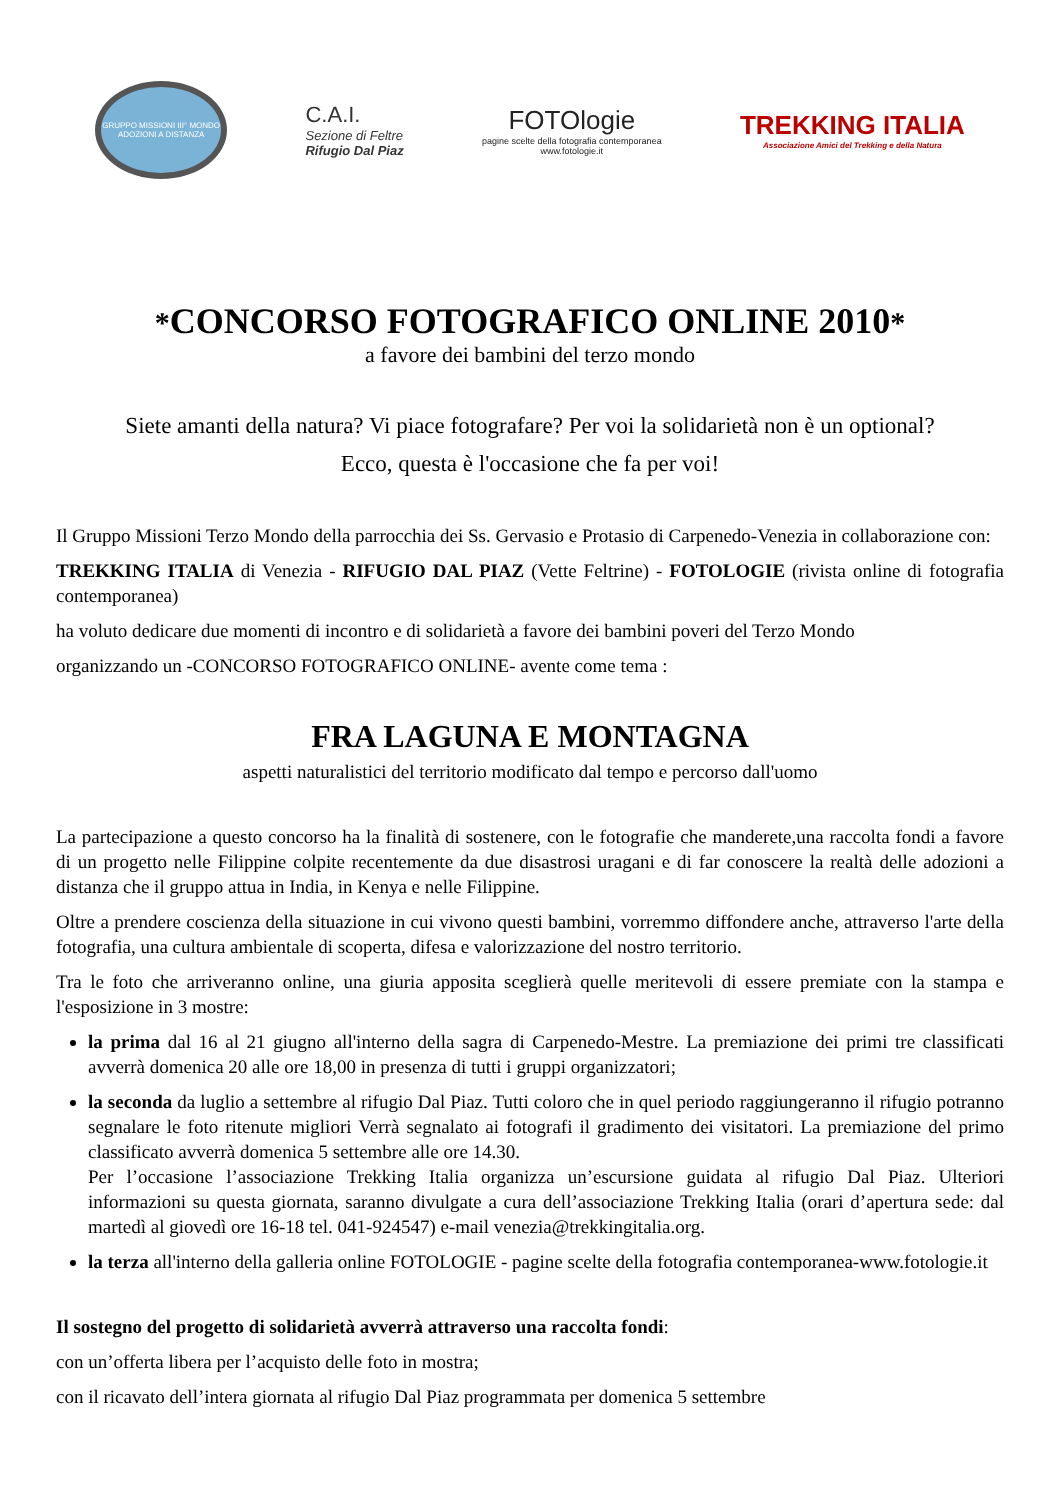GRUPPO MISSIONI III° MONDO
ADOZIONI A DISTANZA
C.A.I.
Sezione di Feltre
Rifugio Dal Piaz
FOTOlogie
pagine scelte della fotografia contemporanea
www.fotologie.it
TREKKING ITALIA
Associazione Amici del Trekking e della Natura
*CONCORSO FOTOGRAFICO ONLINE 2010*
a favore dei bambini del terzo mondo
Siete amanti della natura? Vi piace fotografare? Per voi la solidarietà non è un optional?
Ecco, questa è l'occasione che fa per voi!
Il Gruppo Missioni Terzo Mondo della parrocchia dei Ss. Gervasio e Protasio di Carpenedo-Venezia in collaborazione con:
TREKKING ITALIA di Venezia - RIFUGIO DAL PIAZ (Vette Feltrine) - FOTOLOGIE (rivista online di fotografia contemporanea)
ha voluto dedicare due momenti di incontro e di solidarietà a favore dei bambini poveri del Terzo Mondo
organizzando un -CONCORSO FOTOGRAFICO ONLINE- avente come tema :
FRA LAGUNA E MONTAGNA
aspetti naturalistici del territorio modificato dal tempo e percorso dall'uomo
La partecipazione a questo concorso ha la finalità di sostenere, con le fotografie che manderete,una raccolta fondi a favore di un progetto nelle Filippine colpite recentemente da due disastrosi uragani e di far conoscere la realtà delle adozioni a distanza che il gruppo attua in India, in Kenya e nelle Filippine.
Oltre a prendere coscienza della situazione in cui vivono questi bambini, vorremmo diffondere anche, attraverso l'arte della fotografia, una cultura ambientale di scoperta, difesa e valorizzazione del nostro territorio.
Tra le foto che arriveranno online, una giuria apposita sceglierà quelle meritevoli di essere premiate con la stampa e l'esposizione in 3 mostre:
la prima dal 16 al 21 giugno all'interno della sagra di Carpenedo-Mestre. La premiazione dei primi tre classificati avverrà domenica 20 alle ore 18,00 in presenza di tutti i gruppi organizzatori;
la seconda da luglio a settembre al rifugio Dal Piaz. Tutti coloro che in quel periodo raggiungeranno il rifugio potranno segnalare le foto ritenute migliori Verrà segnalato ai fotografi il gradimento dei visitatori. La premiazione del primo classificato avverrà domenica 5 settembre alle ore 14.30.
Per l’occasione l’associazione Trekking Italia organizza un’escursione guidata al rifugio Dal Piaz. Ulteriori informazioni su questa giornata, saranno divulgate a cura dell’associazione Trekking Italia (orari d’apertura sede: dal martedì al giovedì ore 16-18 tel. 041-924547) e-mail venezia@trekkingitalia.org.
la terza all'interno della galleria online FOTOLOGIE - pagine scelte della fotografia contemporanea-www.fotologie.it
Il sostegno del progetto di solidarietà avverrà attraverso una raccolta fondi:
con un’offerta libera per l’acquisto delle foto in mostra;
con il ricavato dell’intera giornata al rifugio Dal Piaz programmata per domenica 5 settembre